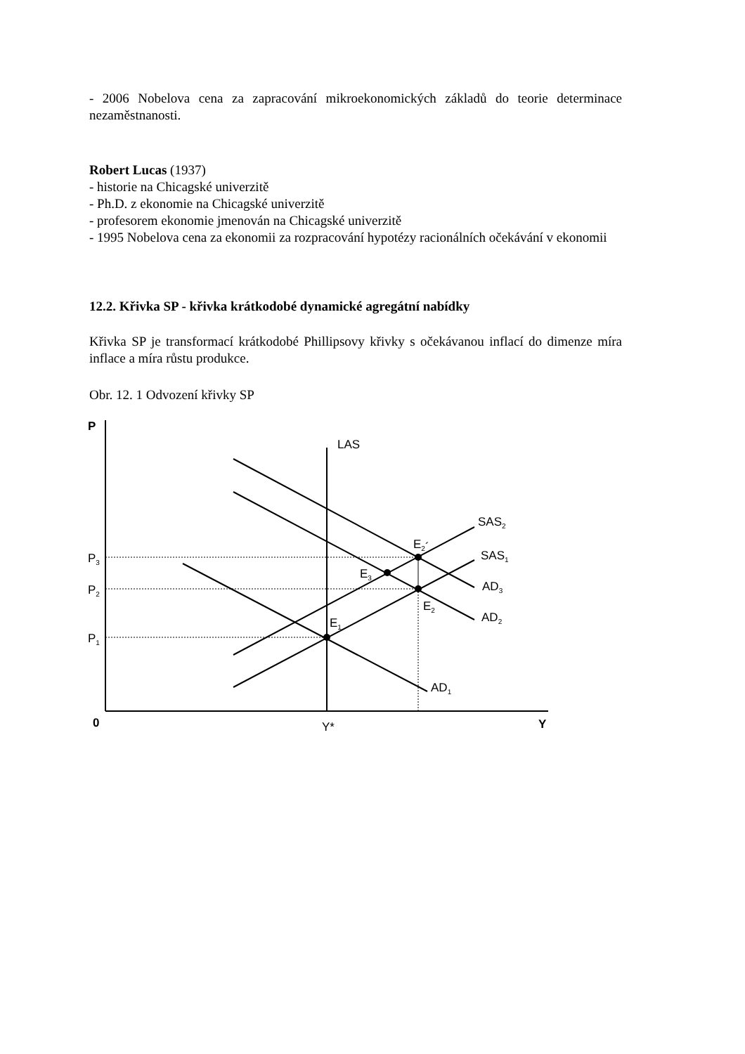- 2006 Nobelova cena za zapracování mikroekonomických základů do teorie determinace nezaměstnanosti.
Robert Lucas (1937)
- historie na Chicagské univerzitě
- Ph.D. z ekonomie na Chicagské univerzitě
- profesorem ekonomie jmenován na Chicagské univerzitě
- 1995 Nobelova cena za ekonomii za rozpracování hypotézy racionálních očekávání v ekonomii
12.2. Křivka SP - křivka krátkodobé dynamické agregátní nabídky
Křivka SP je transformací krátkodobé Phillipsovy křivky s očekávanou inflací do dimenze míra inflace a míra růstu produkce.
Obr. 12. 1 Odvození křivky SP
P
LAS
SAS2
SAS1
AD3
AD2
AD1
E2´
E3
E2
E1
P3
P2
P1
0
Y*
Y